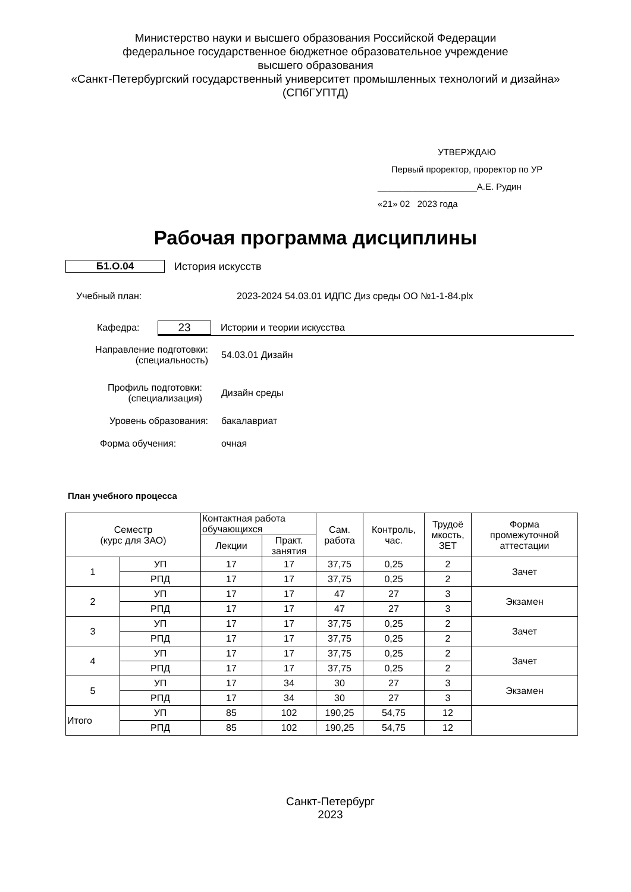Министерство науки и высшего образования Российской Федерации
федеральное государственное бюджетное образовательное учреждение
высшего образования
«Санкт-Петербургский государственный университет промышленных технологий и дизайна»
(СПбГУПТД)
УТВЕРЖДАЮ
Первый проректор, проректор по УР
____________________А.Е. Рудин
«21» 02 2023 года
Рабочая программа дисциплины
Б1.О.04 История искусств
Учебный план: 2023-2024 54.03.01 ИДПС Диз среды ОО №1-1-84.plx
Кафедра: 23 Истории и теории искусства
Направление подготовки:
(специальность) 54.03.01 Дизайн
Профиль подготовки:
(специализация) Дизайн среды
Уровень образования: бакалавриат
Форма обучения: очная
План учебного процесса
| Семестр (курс для ЗАО) | | Контактная работа обучающихся | | Сам. работа | Контроль, час. | Трудоё мкость, ЗЕТ | Форма промежуточной аттестации |
| --- | --- | --- | --- | --- | --- | --- | --- |
| | | Лекции | Практ. занятия | | | | |
| 1 | УП | 17 | 17 | 37,75 | 0,25 | 2 | Зачет |
| | РПД | 17 | 17 | 37,75 | 0,25 | 2 | |
| 2 | УП | 17 | 17 | 47 | 27 | 3 | Экзамен |
| | РПД | 17 | 17 | 47 | 27 | 3 | |
| 3 | УП | 17 | 17 | 37,75 | 0,25 | 2 | Зачет |
| | РПД | 17 | 17 | 37,75 | 0,25 | 2 | |
| 4 | УП | 17 | 17 | 37,75 | 0,25 | 2 | Зачет |
| | РПД | 17 | 17 | 37,75 | 0,25 | 2 | |
| 5 | УП | 17 | 34 | 30 | 27 | 3 | Экзамен |
| | РПД | 17 | 34 | 30 | 27 | 3 | |
| Итого | УП | 85 | 102 | 190,25 | 54,75 | 12 | |
| | РПД | 85 | 102 | 190,25 | 54,75 | 12 | |
Санкт-Петербург
2023